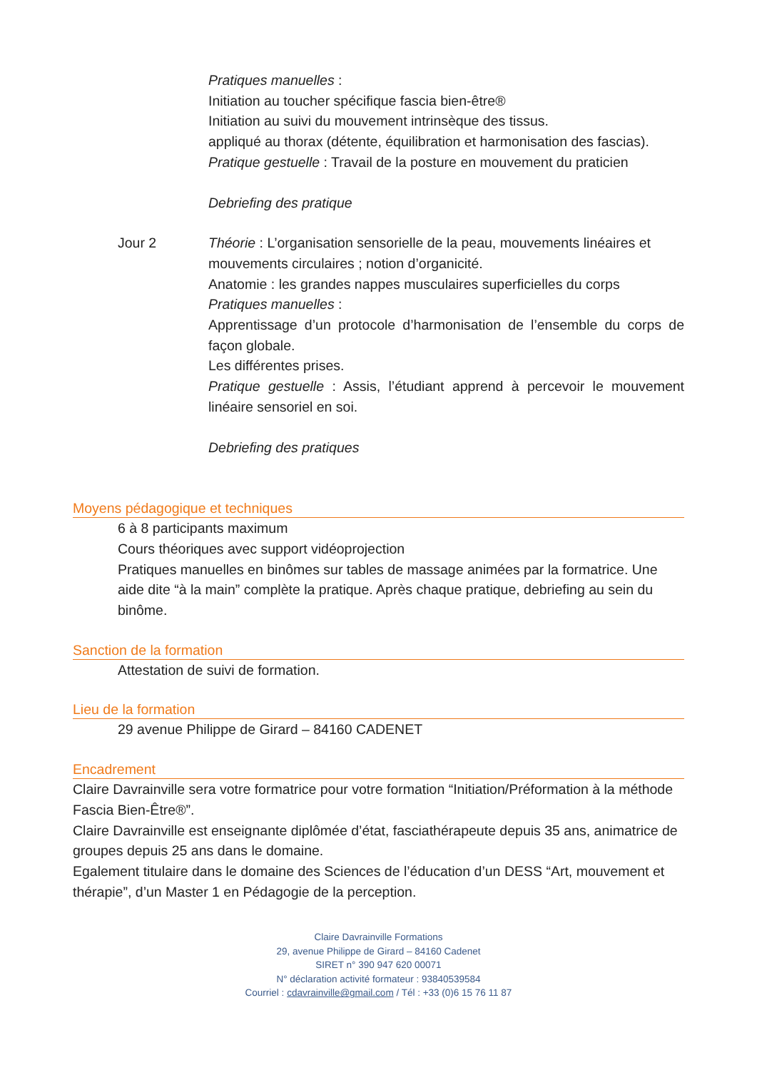Pratiques manuelles :
Initiation au toucher spécifique fascia bien-être®
Initiation au suivi du mouvement intrinsèque des tissus.
appliqué au thorax (détente, équilibration et harmonisation des fascias).
Pratique gestuelle : Travail de la posture en mouvement du praticien
Debriefing des pratique
Jour 2
Théorie : L’organisation sensorielle de la peau, mouvements linéaires et mouvements circulaires ; notion d’organicité.
Anatomie : les grandes nappes musculaires superficielles du corps
Pratiques manuelles :
Apprentissage d’un protocole d’harmonisation de l’ensemble du corps de façon globale.
Les différentes prises.
Pratique gestuelle : Assis, l’étudiant apprend à percevoir le mouvement linéaire sensoriel en soi.
Debriefing des pratiques
Moyens pédagogique et techniques
6 à 8 participants maximum
Cours théoriques avec support vidéoprojection
Pratiques manuelles en binômes sur tables de massage animées par la formatrice. Une aide dite “à la main” complète la pratique. Après chaque pratique, debriefing au sein du binôme.
Sanction de la formation
Attestation de suivi de formation.
Lieu de la formation
29 avenue Philippe de Girard – 84160 CADENET
Encadrement
Claire Davrainville sera votre formatrice pour votre formation “Initiation/Préformation à la méthode Fascia Bien-Être®”.
Claire Davrainville est enseignante diplômée d’état, fasciathérapeute depuis 35 ans, animatrice de groupes depuis 25 ans dans le domaine.
Egalement titulaire dans le domaine des Sciences de l’éducation d’un DESS “Art, mouvement et thérapie”, d’un Master 1 en Pédagogie de la perception.
Claire Davrainville Formations
29, avenue Philippe de Girard – 84160 Cadenet
SIRET n° 390 947 620 00071
N° déclaration activité formateur : 93840539584
Courriel : cdavrainville@gmail.com / Tél : +33 (0)6 15 76 11 87